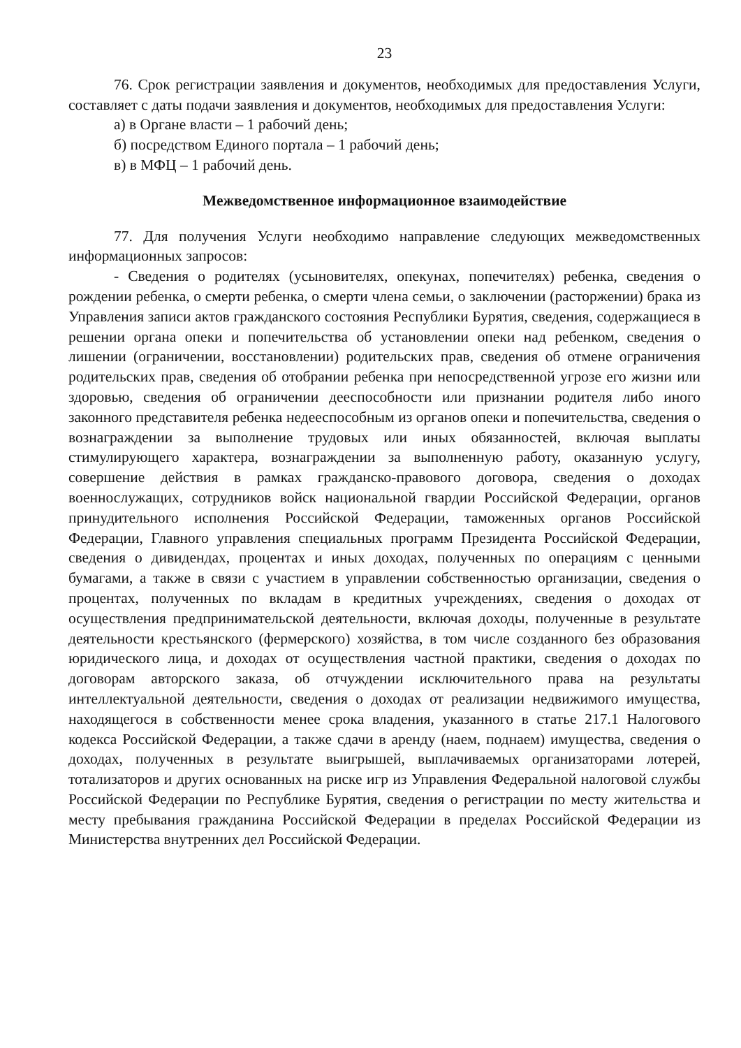23
76. Срок регистрации заявления и документов, необходимых для предоставления Услуги, составляет с даты подачи заявления и документов, необходимых для предоставления Услуги:
а) в Органе власти – 1 рабочий день;
б) посредством Единого портала – 1 рабочий день;
в) в МФЦ – 1 рабочий день.
Межведомственное информационное взаимодействие
77. Для получения Услуги необходимо направление следующих межведомственных информационных запросов:
- Сведения о родителях (усыновителях, опекунах, попечителях) ребенка, сведения о рождении ребенка, о смерти ребенка, о смерти члена семьи, о заключении (расторжении) брака из Управления записи актов гражданского состояния Республики Бурятия, сведения, содержащиеся в решении органа опеки и попечительства об установлении опеки над ребенком, сведения о лишении (ограничении, восстановлении) родительских прав, сведения об отмене ограничения родительских прав, сведения об отобрании ребенка при непосредственной угрозе его жизни или здоровью, сведения об ограничении дееспособности или признании родителя либо иного законного представителя ребенка недееспособным из органов опеки и попечительства, сведения о вознаграждении за выполнение трудовых или иных обязанностей, включая выплаты стимулирующего характера, вознаграждении за выполненную работу, оказанную услугу, совершение действия в рамках гражданско-правового договора, сведения о доходах военнослужащих, сотрудников войск национальной гвардии Российской Федерации, органов принудительного исполнения Российской Федерации, таможенных органов Российской Федерации, Главного управления специальных программ Президента Российской Федерации, сведения о дивидендах, процентах и иных доходах, полученных по операциям с ценными бумагами, а также в связи с участием в управлении собственностью организации, сведения о процентах, полученных по вкладам в кредитных учреждениях, сведения о доходах от осуществления предпринимательской деятельности, включая доходы, полученные в результате деятельности крестьянского (фермерского) хозяйства, в том числе созданного без образования юридического лица, и доходах от осуществления частной практики, сведения о доходах по договорам авторского заказа, об отчуждении исключительного права на результаты интеллектуальной деятельности, сведения о доходах от реализации недвижимого имущества, находящегося в собственности менее срока владения, указанного в статье 217.1 Налогового кодекса Российской Федерации, а также сдачи в аренду (наем, поднаем) имущества, сведения о доходах, полученных в результате выигрышей, выплачиваемых организаторами лотерей, тотализаторов и других основанных на риске игр из Управления Федеральной налоговой службы Российской Федерации по Республике Бурятия, сведения о регистрации по месту жительства и месту пребывания гражданина Российской Федерации в пределах Российской Федерации из Министерства внутренних дел Российской Федерации.